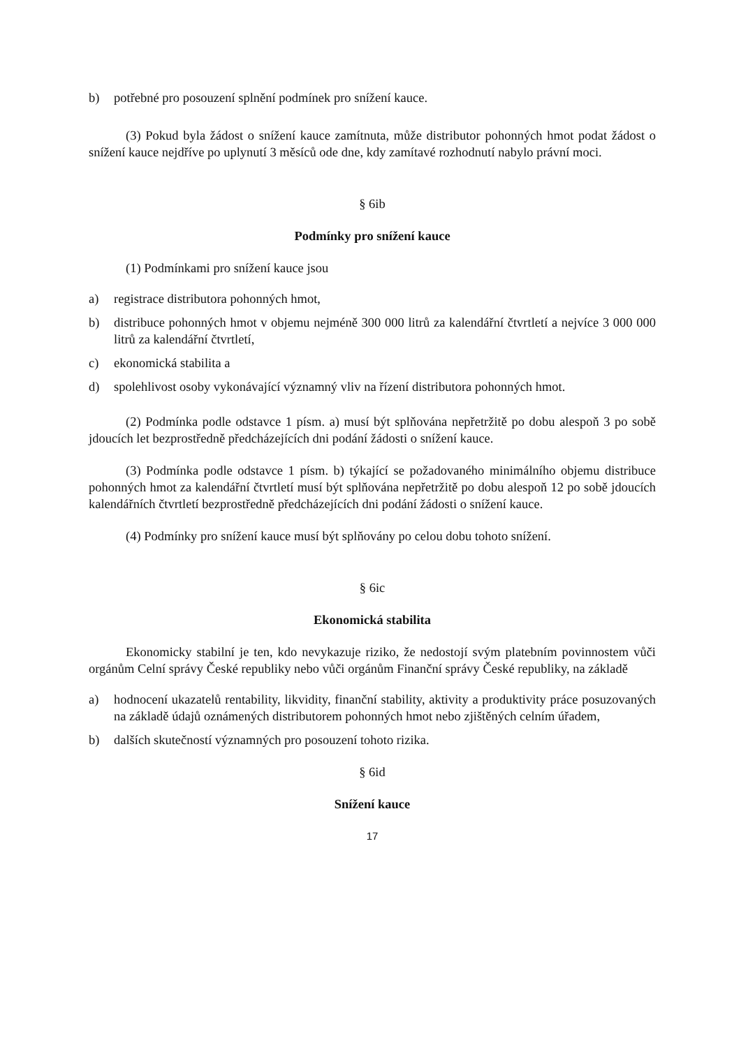b) potřebné pro posouzení splnění podmínek pro snížení kauce.
(3) Pokud byla žádost o snížení kauce zamítnuta, může distributor pohonných hmot podat žádost o snížení kauce nejdříve po uplynutí 3 měsíců ode dne, kdy zamítavé rozhodnutí nabylo právní moci.
§ 6ib
Podmínky pro snížení kauce
(1) Podmínkami pro snížení kauce jsou
a) registrace distributora pohonných hmot,
b) distribuce pohonných hmot v objemu nejméně 300 000 litrů za kalendářní čtvrtletí a nejvíce 3 000 000 litrů za kalendářní čtvrtletí,
c) ekonomická stabilita a
d) spolehlivost osoby vykonávající významný vliv na řízení distributora pohonných hmot.
(2) Podmínka podle odstavce 1 písm. a) musí být splňována nepřetržitě po dobu alespoň 3 po sobě jdoucích let bezprostředně předcházejících dni podání žádosti o snížení kauce.
(3) Podmínka podle odstavce 1 písm. b) týkající se požadovaného minimálního objemu distribuce pohonných hmot za kalendářní čtvrtletí musí být splňována nepřetržitě po dobu alespoň 12 po sobě jdoucích kalendářních čtvrtletí bezprostředně předcházejících dni podání žádosti o snížení kauce.
(4) Podmínky pro snížení kauce musí být splňovány po celou dobu tohoto snížení.
§ 6ic
Ekonomická stabilita
Ekonomicky stabilní je ten, kdo nevykazuje riziko, že nedostojí svým platebním povinnostem vůči orgánům Celní správy České republiky nebo vůči orgánům Finanční správy České republiky, na základě
a) hodnocení ukazatelů rentability, likvidity, finanční stability, aktivity a produktivity práce posuzovaných na základě údajů oznámených distributorem pohonných hmot nebo zjištěných celním úřadem,
b) dalších skutečností významných pro posouzení tohoto rizika.
§ 6id
Snížení kauce
17